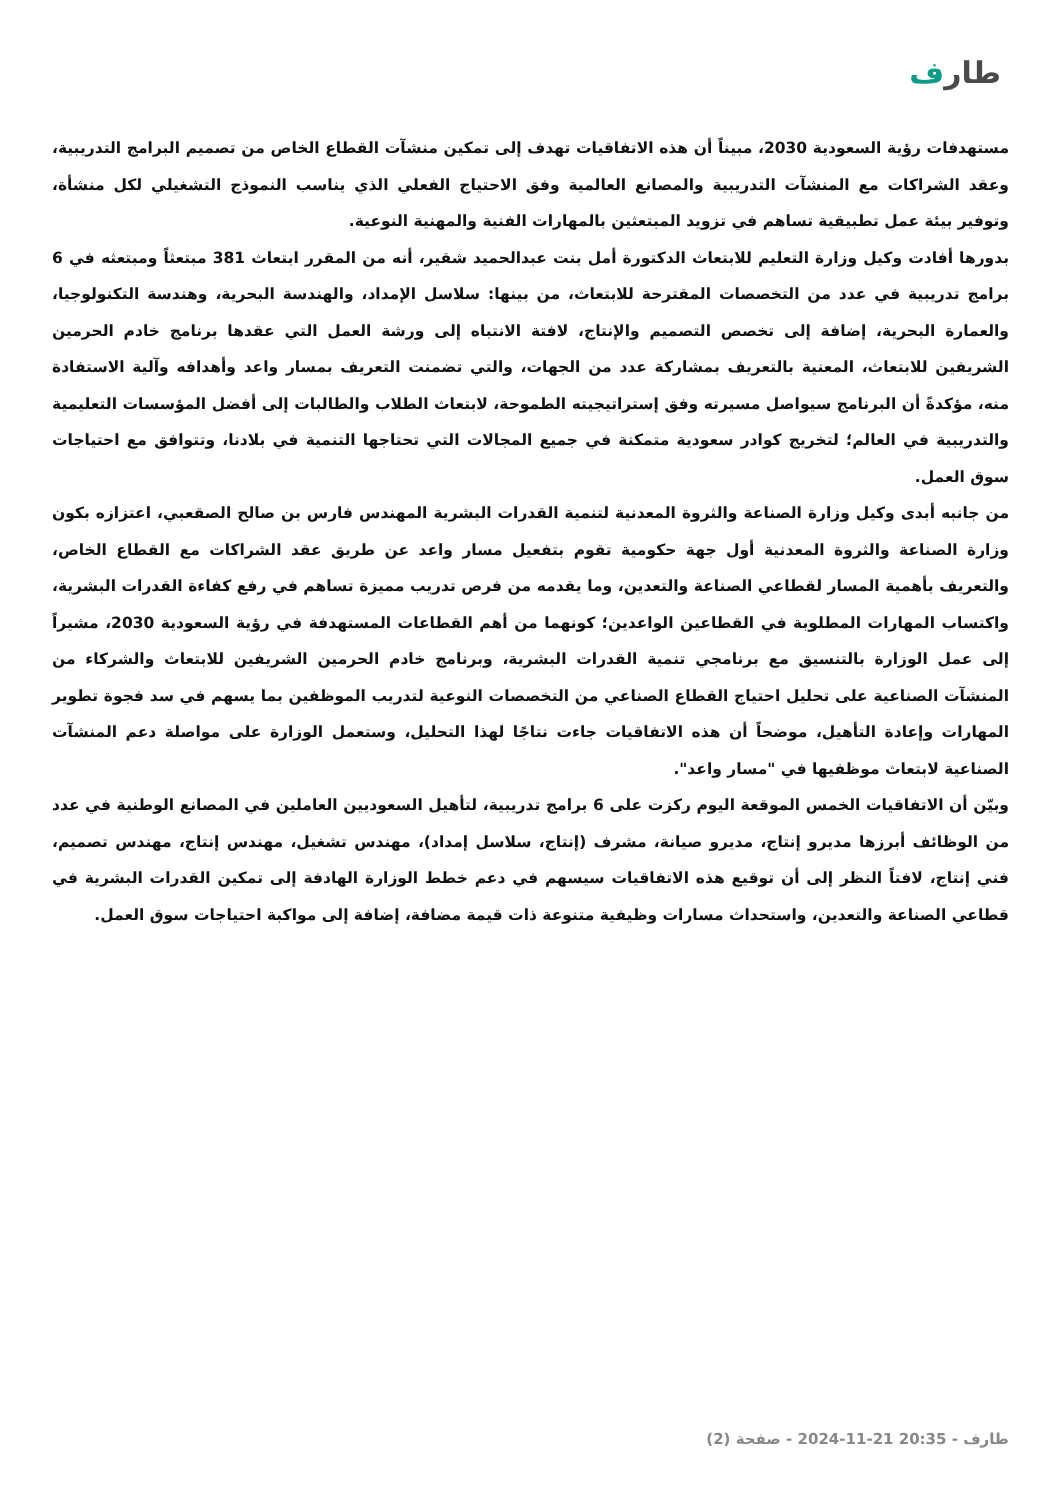طارف
مستهدفات رؤية السعودية 2030، مبيناً أن هذه الاتفاقيات تهدف إلى تمكين منشآت القطاع الخاص من تصميم البرامج التدريبية، وعقد الشراكات مع المنشآت التدريبية والمصانع العالمية وفق الاحتياج الفعلي الذي يناسب النموذج التشغيلي لكل منشأة، وتوفير بيئة عمل تطبيقية تساهم في تزويد المبتعثين بالمهارات الفنية والمهنية النوعية.
بدورها أفادت وكيل وزارة التعليم للابتعاث الدكتورة أمل بنت عبدالحميد شقير، أنه من المقرر ابتعاث 381 مبتعثاً ومبتعثه في 6 برامج تدريبية في عدد من التخصصات المقترحة للابتعاث، من بينها: سلاسل الإمداد، والهندسة البحرية، وهندسة التكنولوجيا، والعمارة البحرية، إضافة إلى تخصص التصميم والإنتاج، لافتة الانتباه إلى ورشة العمل التي عقدها برنامج خادم الحرمين الشريفين للابتعاث، المعنية بالتعريف بمشاركة عدد من الجهات، والتي تضمنت التعريف بمسار واعد وأهدافه وآلية الاستفادة منه، مؤكدةً أن البرنامج سيواصل مسيرته وفق إستراتيجيته الطموحة، لابتعاث الطلاب والطالبات إلى أفضل المؤسسات التعليمية والتدريبية في العالم؛ لتخريج كوادر سعودية متمكنة في جميع المجالات التي تحتاجها التنمية في بلادنا، وتتوافق مع احتياجات سوق العمل.
من جانبه أبدى وكيل وزارة الصناعة والثروة المعدنية لتنمية القدرات البشرية المهندس فارس بن صالح الصقعبي، اعتزازه بكون وزارة الصناعة والثروة المعدنية أول جهة حكومية تقوم بتفعيل مسار واعد عن طريق عقد الشراكات مع القطاع الخاص، والتعريف بأهمية المسار لقطاعي الصناعة والتعدين، وما يقدمه من فرص تدريب مميزة تساهم في رفع كفاءة القدرات البشرية، واكتساب المهارات المطلوبة في القطاعين الواعدين؛ كونهما من أهم القطاعات المستهدفة في رؤية السعودية 2030، مشيراً إلى عمل الوزارة بالتنسيق مع برنامجي تنمية القدرات البشرية، وبرنامج خادم الحرمين الشريفين للابتعاث والشركاء من المنشآت الصناعية على تحليل احتياج القطاع الصناعي من التخصصات النوعية لتدريب الموظفين بما يسهم في سد فجوة تطوير المهارات وإعادة التأهيل، موضحاً أن هذه الاتفاقيات جاءت نتاجًا لهذا التحليل، وستعمل الوزارة على مواصلة دعم المنشآت الصناعية لابتعاث موظفيها في "مسار واعد".
وبيّن أن الاتفاقيات الخمس الموقعة اليوم ركزت على 6 برامج تدريبية، لتأهيل السعوديين العاملين في المصانع الوطنية في عدد من الوظائف أبرزها مديرو إنتاج، مديرو صيانة، مشرف (إنتاج، سلاسل إمداد)، مهندس تشغيل، مهندس إنتاج، مهندس تصميم، فني إنتاج، لافتاً النظر إلى أن توقيع هذه الاتفاقيات سيسهم في دعم خطط الوزارة الهادفة إلى تمكين القدرات البشرية في قطاعي الصناعة والتعدين، واستحداث مسارات وظيفية متنوعة ذات قيمة مضافة، إضافة إلى مواكبة احتياجات سوق العمل.
طارف - 20:35 21-11-2024 - صفحة (2)